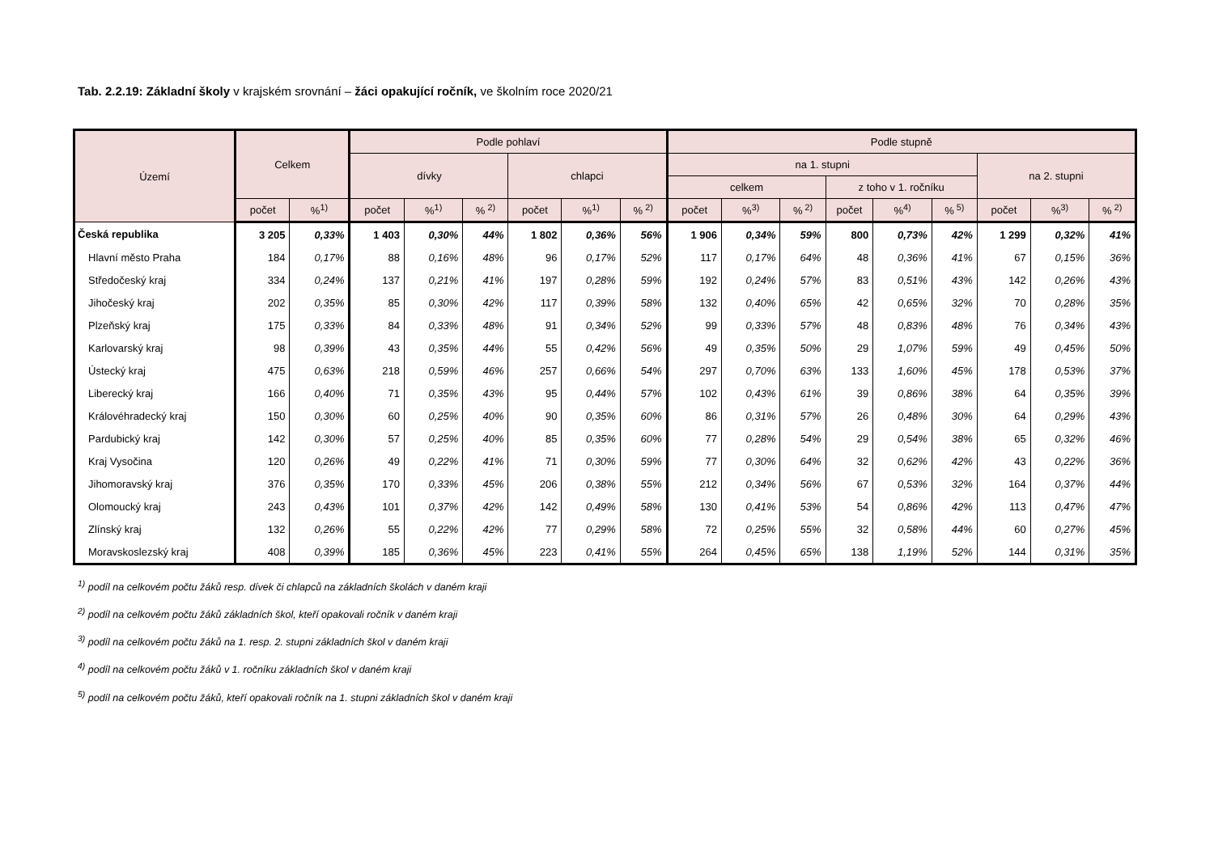Tab. 2.2.19: Základní školy v krajském srovnání – žáci opakující ročník, ve školním roce 2020/21
| Území | Celkem | | Podle pohlaví | | | | | | Podle stupně | | | | | | | | |
| --- | --- | --- | --- | --- | --- | --- | --- | --- | --- | --- | --- | --- | --- | --- | --- | --- | --- |
| | | | dívky | | | chlapci | | | na 1. stupni | | | | | | na 2. stupni | | |
| | | | | | | | | | celkem | | | z toho v 1. ročníku | | | | | |
| | počet | %<sup>1)</sup> | počet | %<sup>1)</sup> | %<sup>2)</sup> | počet | %<sup>1)</sup> | %<sup>2)</sup> | počet | %<sup>3)</sup> | %<sup>2)</sup> | počet | %<sup>4)</sup> | %<sup>5)</sup> | počet | %<sup>3)</sup> | %<sup>2)</sup> |
| Česká republika | 3 205 | 0,33% | 1 403 | 0,30% | 44% | 1 802 | 0,36% | 56% | 1 906 | 0,34% | 59% | 800 | 0,73% | 42% | 1 299 | 0,32% | 41% |
| Hlavní město Praha | 184 | 0,17% | 88 | 0,16% | 48% | 96 | 0,17% | 52% | 117 | 0,17% | 64% | 48 | 0,36% | 41% | 67 | 0,15% | 36% |
| Středočeský kraj | 334 | 0,24% | 137 | 0,21% | 41% | 197 | 0,28% | 59% | 192 | 0,24% | 57% | 83 | 0,51% | 43% | 142 | 0,26% | 43% |
| Jihočeský kraj | 202 | 0,35% | 85 | 0,30% | 42% | 117 | 0,39% | 58% | 132 | 0,40% | 65% | 42 | 0,65% | 32% | 70 | 0,28% | 35% |
| Plzeňský kraj | 175 | 0,33% | 84 | 0,33% | 48% | 91 | 0,34% | 52% | 99 | 0,33% | 57% | 48 | 0,83% | 48% | 76 | 0,34% | 43% |
| Karlovarský kraj | 98 | 0,39% | 43 | 0,35% | 44% | 55 | 0,42% | 56% | 49 | 0,35% | 50% | 29 | 1,07% | 59% | 49 | 0,45% | 50% |
| Ústecký kraj | 475 | 0,63% | 218 | 0,59% | 46% | 257 | 0,66% | 54% | 297 | 0,70% | 63% | 133 | 1,60% | 45% | 178 | 0,53% | 37% |
| Liberecký kraj | 166 | 0,40% | 71 | 0,35% | 43% | 95 | 0,44% | 57% | 102 | 0,43% | 61% | 39 | 0,86% | 38% | 64 | 0,35% | 39% |
| Královéhradecký kraj | 150 | 0,30% | 60 | 0,25% | 40% | 90 | 0,35% | 60% | 86 | 0,31% | 57% | 26 | 0,48% | 30% | 64 | 0,29% | 43% |
| Pardubický kraj | 142 | 0,30% | 57 | 0,25% | 40% | 85 | 0,35% | 60% | 77 | 0,28% | 54% | 29 | 0,54% | 38% | 65 | 0,32% | 46% |
| Kraj Vysočina | 120 | 0,26% | 49 | 0,22% | 41% | 71 | 0,30% | 59% | 77 | 0,30% | 64% | 32 | 0,62% | 42% | 43 | 0,22% | 36% |
| Jihomoravský kraj | 376 | 0,35% | 170 | 0,33% | 45% | 206 | 0,38% | 55% | 212 | 0,34% | 56% | 67 | 0,53% | 32% | 164 | 0,37% | 44% |
| Olomoucký kraj | 243 | 0,43% | 101 | 0,37% | 42% | 142 | 0,49% | 58% | 130 | 0,41% | 53% | 54 | 0,86% | 42% | 113 | 0,47% | 47% |
| Zlínský kraj | 132 | 0,26% | 55 | 0,22% | 42% | 77 | 0,29% | 58% | 72 | 0,25% | 55% | 32 | 0,58% | 44% | 60 | 0,27% | 45% |
| Moravskoslezský kraj | 408 | 0,39% | 185 | 0,36% | 45% | 223 | 0,41% | 55% | 264 | 0,45% | 65% | 138 | 1,19% | 52% | 144 | 0,31% | 35% |
<sup>1)</sup> podíl na celkovém počtu žáků resp. dívek či chlapců na základních školách v daném kraji
<sup>2)</sup> podíl na celkovém počtu žáků základních škol, kteří opakovali ročník v daném kraji
<sup>3)</sup> podíl na celkovém počtu žáků na 1. resp. 2. stupni základních škol v daném kraji
<sup>4)</sup> podíl na celkovém počtu žáků v 1. ročníku základních škol v daném kraji
<sup>5)</sup> podíl na celkovém počtu žáků, kteří opakovali ročník na 1. stupni základních škol v daném kraji